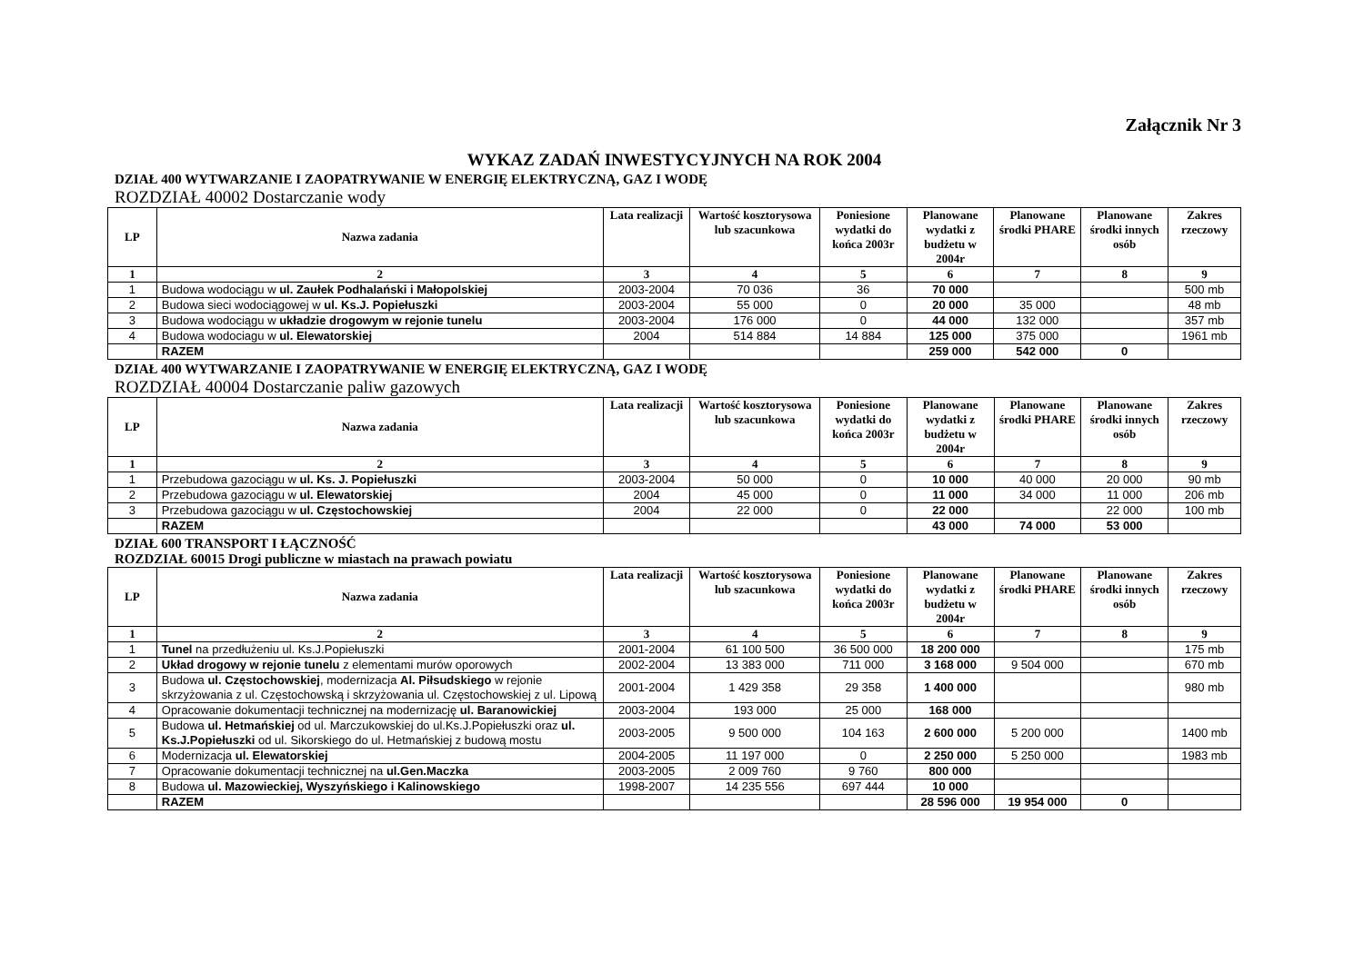Załącznik Nr 3
WYKAZ ZADAŃ INWESTYCYJNYCH NA ROK 2004
DZIAŁ 400 WYTWARZANIE I ZAOPATRYWANIE W ENERGIĘ ELEKTRYCZNĄ, GAZ I WODĘ
ROZDZIAŁ 40002 Dostarczanie wody
| LP | Nazwa zadania | Lata realizacji | Wartość kosztorysowa lub szacunkowa | Poniesione wydatki do końca 2003r | Planowane wydatki z budżetu w 2004r | Planowane środki PHARE | Planowane środki innych osób | Zakres rzeczowy |
| --- | --- | --- | --- | --- | --- | --- | --- | --- |
| 1 | 2 | 3 | 4 | 5 | 6 | 7 | 8 | 9 |
| 1 | Budowa wodociągu w ul. Zaułek Podhalański i Małopolskiej | 2003-2004 | 70 036 | 36 | 70 000 | | | 500 mb |
| 2 | Budowa sieci wodociągowej w ul. Ks.J. Popiełuszki | 2003-2004 | 55 000 | 0 | 20 000 | 35 000 | | 48 mb |
| 3 | Budowa wodociągu w układzie drogowym w rejonie tunelu | 2003-2004 | 176 000 | 0 | 44 000 | 132 000 | | 357 mb |
| 4 | Budowa wodociagu w ul. Elewatorskiej | 2004 | 514 884 | 14 884 | 125 000 | 375 000 | | 1961 mb |
| | RAZEM | | | | 259 000 | 542 000 | 0 | |
DZIAŁ 400 WYTWARZANIE I ZAOPATRYWANIE W ENERGIĘ ELEKTRYCZNĄ, GAZ I WODĘ
ROZDZIAŁ 40004 Dostarczanie paliw gazowych
| LP | Nazwa zadania | Lata realizacji | Wartość kosztorysowa lub szacunkowa | Poniesione wydatki do końca 2003r | Planowane wydatki z budżetu w 2004r | Planowane środki PHARE | Planowane środki innych osób | Zakres rzeczowy |
| --- | --- | --- | --- | --- | --- | --- | --- | --- |
| 1 | 2 | 3 | 4 | 5 | 6 | 7 | 8 | 9 |
| 1 | Przebudowa gazociągu w ul. Ks. J. Popiełuszki | 2003-2004 | 50 000 | 0 | 10 000 | 40 000 | 20 000 | 90 mb |
| 2 | Przebudowa gazociągu w ul. Elewatorskiej | 2004 | 45 000 | 0 | 11 000 | 34 000 | 11 000 | 206 mb |
| 3 | Przebudowa gazociągu w ul. Częstochowskiej | 2004 | 22 000 | 0 | 22 000 | | 22 000 | 100 mb |
| | RAZEM | | | | 43 000 | 74 000 | 53 000 | |
DZIAŁ 600 TRANSPORT I ŁĄCZNOŚĆ
ROZDZIAŁ 60015 Drogi publiczne w miastach na prawach powiatu
| LP | Nazwa zadania | Lata realizacji | Wartość kosztorysowa lub szacunkowa | Poniesione wydatki do końca 2003r | Planowane wydatki z budżetu w 2004r | Planowane środki PHARE | Planowane środki innych osób | Zakres rzeczowy |
| --- | --- | --- | --- | --- | --- | --- | --- | --- |
| 1 | 2 | 3 | 4 | 5 | 6 | 7 | 8 | 9 |
| 1 | Tunel na przedłużeniu ul. Ks.J.Popiełuszki | 2001-2004 | 61 100 500 | 36 500 000 | 18 200 000 | | | 175 mb |
| 2 | Układ drogowy w rejonie tunelu z elementami murów oporowych | 2002-2004 | 13 383 000 | 711 000 | 3 168 000 | 9 504 000 | | 670 mb |
| 3 | Budowa ul. Częstochowskiej , modernizacja Al. Piłsudskiego w rejonie skrzyżowania z ul. Częstochowską i skrzyżowania ul. Częstochowskiej z ul. Lipową | 2001-2004 | 1 429 358 | 29 358 | 1 400 000 | | | 980 mb |
| 4 | Opracowanie dokumentacji technicznej na modernizację ul. Baranowickiej | 2003-2004 | 193 000 | 25 000 | 168 000 | | | |
| 5 | Budowa ul. Hetmańskiej od ul. Marczukowskiej do ul.Ks.J.Popiełuszki oraz ul. Ks.J.Popiełuszki od ul. Sikorskiego do ul. Hetmańskiej z budową mostu | 2003-2005 | 9 500 000 | 104 163 | 2 600 000 | 5 200 000 | | 1400 mb |
| 6 | Modernizacja ul. Elewatorskiej | 2004-2005 | 11 197 000 | 0 | 2 250 000 | 5 250 000 | | 1983 mb |
| 7 | Opracowanie dokumentacji technicznej na ul.Gen.Maczka | 2003-2005 | 2 009 760 | 9 760 | 800 000 | | | |
| 8 | Budowa ul. Mazowieckiej, Wyszyńskiego i Kalinowskiego | 1998-2007 | 14 235 556 | 697 444 | 10 000 | | | |
| | RAZEM | | | | 28 596 000 | 19 954 000 | 0 | |